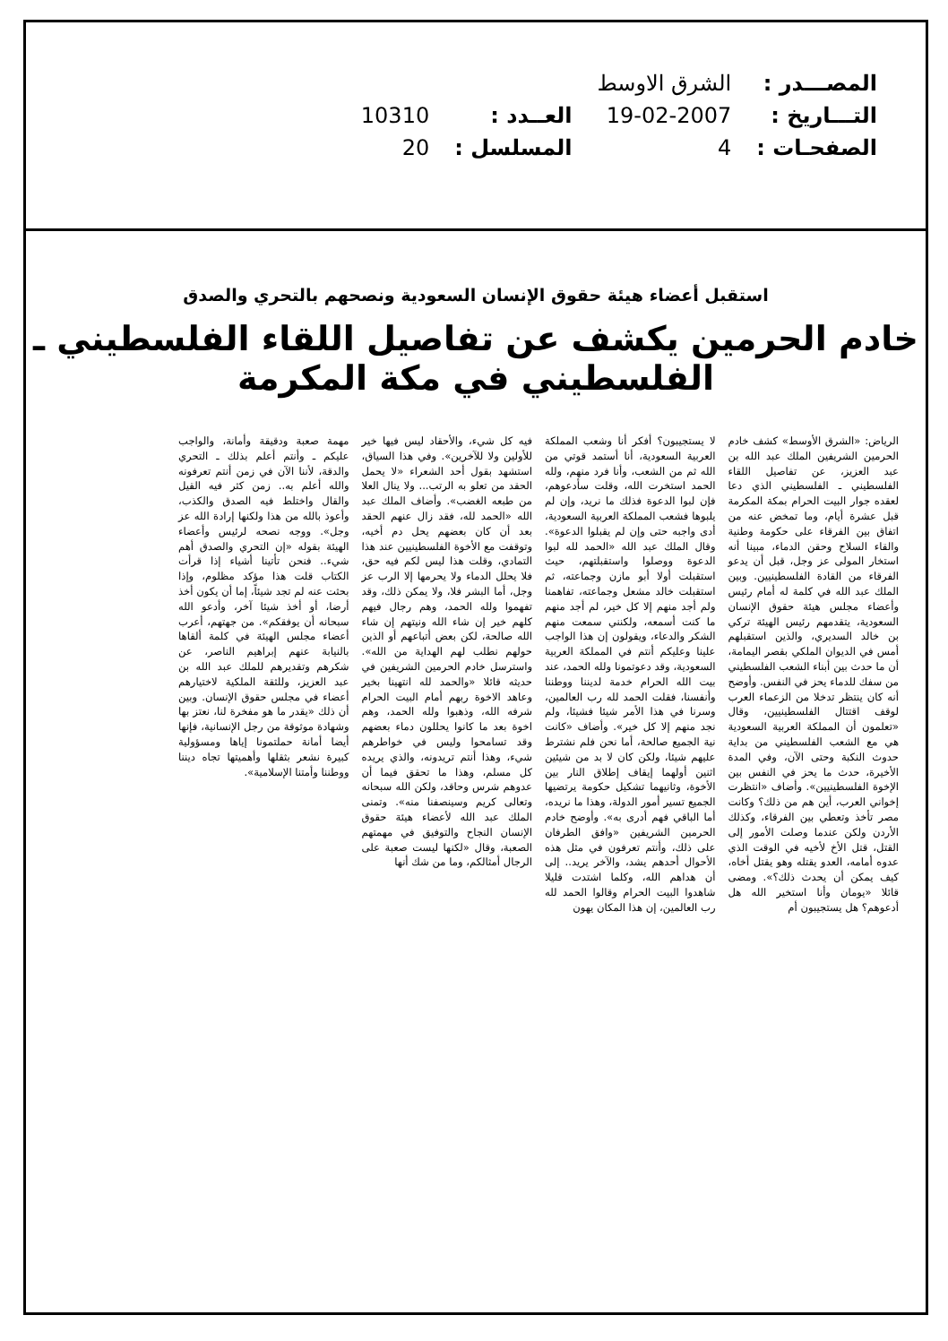| المصـــدر : | الشرق الاوسط | | |
| التـــاريخ : | 19-02-2007 | العــدد : | 10310 |
| الصفحـات : | 4 | المسلسل : | 20 |
استقبل أعضاء هيئة حقوق الإنسان السعودية ونصحهم بالتحري والصدق
خادم الحرمين يكشف عن تفاصيل اللقاء الفلسطيني ـ الفلسطيني في مكة المكرمة
الرياض: «الشرق الأوسط» كشف خادم الحرمين الشريفين الملك عبد الله بن عبد العزيز، عن تفاصيل اللقاء الفلسطيني ـ الفلسطيني الذي دعا لعقده جوار البيت الحرام بمكة المكرمة قبل عشرة أيام، وما تمخض عنه من اتفاق بين الفرقاء على حكومة وطنية والقاء السلاح وحقن الدماء، مبينا أنه استخار المولى عز وجل، قبل أن يدعو الفرقاء من القادة الفلسطينيين. وبين الملك عبد الله في كلمة له أمام رئيس وأعضاء مجلس هيئة حقوق الإنسان السعودية، يتقدمهم رئيس الهيئة تركي بن خالد السديري، والذين استقبلهم أمس في الديوان الملكي بقصر اليمامة، أن ما حدث بين أبناء الشعب الفلسطيني من سفك للدماء يحز في النفس. وأوضح أنه كان ينتظر تدخلا من الزعماء العرب لوقف اقتتال الفلسطينيين، وقال «تعلمون أن المملكة العربية السعودية هي مع الشعب الفلسطيني من بداية حدوث النكبة وحتى الآن، وفي المدة الأخيرة، حدث ما يحز في النفس بين الإخوة الفلسطينيين». وأضاف «انتظرت إخواني العرب، أين هم من ذلك؟ وكانت مصر تأخذ وتعطي بين الفرقاء، وكذلك الأردن ولكن عندما وصلت الأمور إلى القتل، قتل الأخ لأخيه في الوقت الذي عدوه أمامه، العدو يقتله وهو يقتل أخاه، كيف يمكن أن يحدث ذلك؟». ومضى قائلا «يومان وأنا استخير الله هل أدعوهم؟ هل يستجيبون أم
لا يستجيبون؟ أفكر أنا وشعب المملكة العربية السعودية، أنا أستمد قوتي من الله ثم من الشعب، وأنا فرد منهم، ولله الحمد استخرت الله، وقلت سأدعوهم، فإن لبوا الدعوة فذلك ما نريد، وإن لم يلبوها فشعب المملكة العربية السعودية، أدى واجبه حتى وإن لم يقبلوا الدعوة». وقال الملك عبد الله «الحمد لله لبوا الدعوة ووصلوا واستقبلتهم، حيث استقبلت أولا أبو مازن وجماعته، ثم استقبلت خالد مشعل وجماعته، تفاهمنا ولم أجد منهم إلا كل خير، لم أجد منهم ما كنت أسمعه، ولكنني سمعت منهم الشكر والدعاء، ويقولون إن هذا الواجب علينا وعليكم أنتم في المملكة العربية السعودية، وقد دعوتمونا ولله الحمد، عند بيت الله الحرام خدمة لديننا ووطننا وأنفسنا، فقلت الحمد لله رب العالمين، وسرنا في هذا الأمر شيئا فشيئا، ولم نجد منهم إلا كل خير». وأضاف «كانت نية الجميع صالحة، أما نحن فلم نشترط عليهم شيئا، ولكن كان لا بد من شيئين اثنين أولهما إيقاف إطلاق النار بين الأخوة، وثانيهما تشكيل حكومة يرتضيها الجميع تسير أمور الدولة، وهذا ما نريده، أما الباقي فهم أدرى به». وأوضح خادم الحرمين الشريفين «وافق الطرفان على ذلك، وأنتم تعرفون في مثل هذه الأحوال أحدهم يشد، والآخر يريد.. إلى أن هداهم الله، وكلما اشتدت قليلا شاهدوا البيت الحرام وقالوا الحمد لله رب العالمين، إن هذا المكان يهون
فيه كل شيء، والأحقاد ليس فيها خير للأولين ولا للآخرين». وفي هذا السياق، استشهد بقول أحد الشعراء «لا يحمل الحقد من تعلو به الرتب... ولا ينال العلا من طبعه الغضب». وأضاف الملك عبد الله «الحمد لله، فقد زال عنهم الحقد بعد أن كان بعضهم يحل دم أخيه، وتوقفت مع الأخوة الفلسطينيين عند هذا التمادي، وقلت هذا ليس لكم فيه حق، فلا يحلل الدماء ولا يحرمها إلا الرب عز وجل، أما البشر فلا، ولا يمكن ذلك، وقد تفهموا ولله الحمد، وهم رجال فيهم كلهم خير إن شاء الله ونيتهم إن شاء الله صالحة، لكن بعض أتباعهم أو الذين حولهم نطلب لهم الهداية من الله». واسترسل خادم الحرمين الشريفين في حديثه قائلا «والحمد لله انتهينا بخير وعاهد الاخوة ربهم أمام البيت الحرام شرفه الله، وذهبوا ولله الحمد، وهم اخوة بعد ما كانوا يحللون دماء بعضهم وقد تسامحوا وليس في خواطرهم شيء، وهذا أنتم تريدونه، والذي يريده كل مسلم، وهذا ما تحقق فيما أن عدوهم شرس وحاقد، ولكن الله سبحانه وتعالى كريم وسينصفنا منه». وتمنى الملك عبد الله لأعضاء هيئة حقوق الإنسان النجاح والتوفيق في مهمتهم الصعبة، وقال «لكنها ليست صعبة على الرجال أمثالكم، وما من شك أنها
مهمة صعبة ودقيقة وأمانة، والواجب عليكم ـ وأنتم أعلم بذلك ـ التحري والدقة، لأننا الآن في زمن أنتم تعرفونه والله أعلم به.. زمن كثر فيه القيل والقال واختلط فيه الصدق والكذب، وأعوذ بالله من هذا ولكنها إرادة الله عز وجل». ووجه نصحه لرئيس وأعضاء الهيئة بقوله «إن التحري والصدق أهم شيء.. فنحن تأتينا أشياء إذا قرأت الكتاب قلت هذا مؤكد مظلوم، وإذا بحثت عنه لم تجد شيئاً، إما أن يكون أخذ أرضا، أو أخذ شيئا آخر، وأدعو الله سبحانه أن يوفقكم». من جهتهم، أعرب أعضاء مجلس الهيئة في كلمة ألقاها بالنيابة عنهم إبراهيم الناصر، عن شكرهم وتقديرهم للملك عبد الله بن عبد العزيز، وللثقة الملكية لاختيارهم أعضاء في مجلس حقوق الإنسان. وبين أن ذلك «يقدر ما هو مفخرة لنا، نعتز بها وشهادة موثوقة من رجل الإنسانية، فإنها أيضا أمانة حملتمونا إياها ومسؤولية كبيرة نشعر بثقلها وأهميتها تجاه ديننا ووطننا وأمتنا الإسلامية».